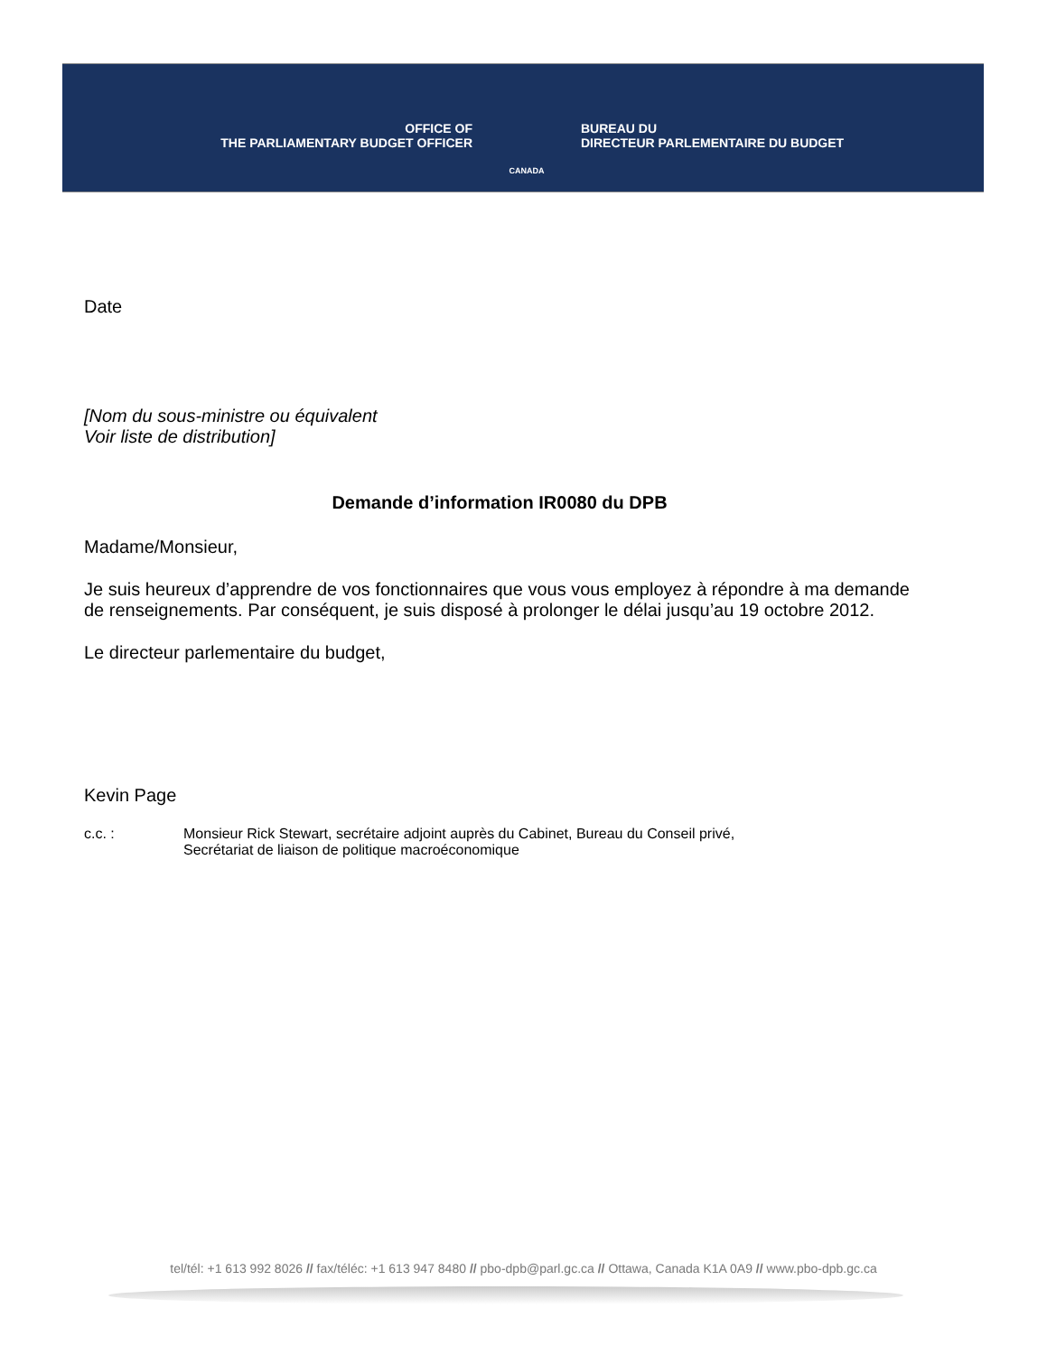OFFICE OF
THE PARLIAMENTARY BUDGET OFFICER
CANADA
BUREAU DU
DIRECTEUR PARLEMENTAIRE DU BUDGET
Date
[Nom du sous-ministre ou équivalent
Voir liste de distribution]
Demande d’information IR0080 du DPB
Madame/Monsieur,
Je suis heureux d’apprendre de vos fonctionnaires que vous vous employez à répondre à ma demande de renseignements. Par conséquent, je suis disposé à prolonger le délai jusqu’au 19 octobre 2012.
Le directeur parlementaire du budget,
Kevin Page
c.c. : Monsieur Rick Stewart, secrétaire adjoint auprès du Cabinet, Bureau du Conseil privé,
Secrétariat de liaison de politique macroéconomique
tel/tél: +1 613 992 8026 // fax/téléc: +1 613 947 8480 // pbo-dpb@parl.gc.ca // Ottawa, Canada K1A 0A9 // www.pbo-dpb.gc.ca